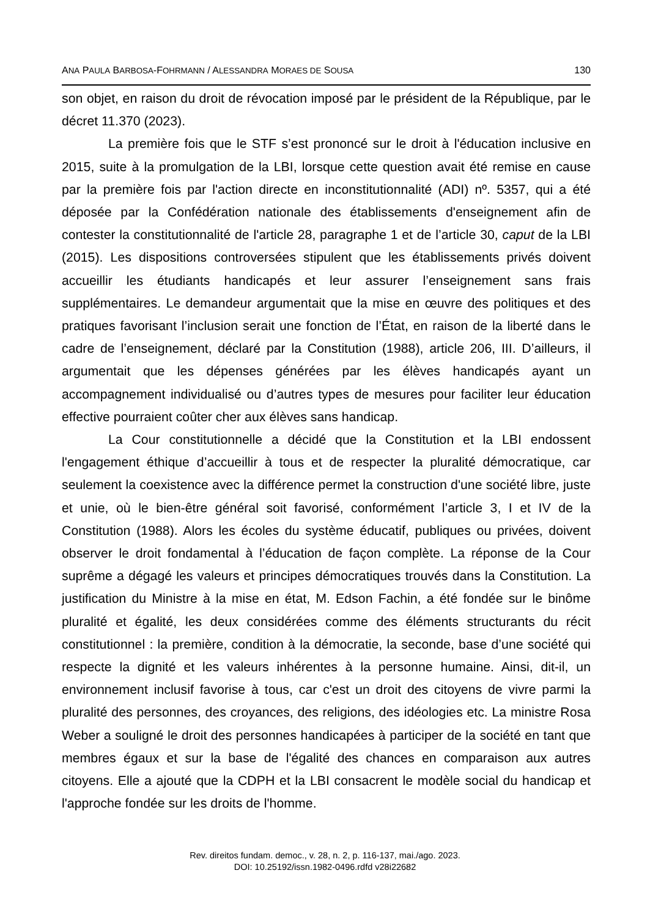ANA PAULA BARBOSA-FOHRMANN / ALESSANDRA MORAES DE SOUSA 130
son objet, en raison du droit de révocation imposé par le président de la République, par le décret 11.370 (2023).
La première fois que le STF s’est prononcé sur le droit à l'éducation inclusive en 2015, suite à la promulgation de la LBI, lorsque cette question avait été remise en cause par la première fois par l'action directe en inconstitutionnalité (ADI) nº. 5357, qui a été déposée par la Confédération nationale des établissements d'enseignement afin de contester la constitutionnalité de l'article 28, paragraphe 1 et de l’article 30, caput de la LBI (2015). Les dispositions controversées stipulent que les établissements privés doivent accueillir les étudiants handicapés et leur assurer l’enseignement sans frais supplémentaires. Le demandeur argumentait que la mise en œuvre des politiques et des pratiques favorisant l’inclusion serait une fonction de l’État, en raison de la liberté dans le cadre de l’enseignement, déclaré par la Constitution (1988), article 206, III. D’ailleurs, il argumentait que les dépenses générées par les élèves handicapés ayant un accompagnement individualisé ou d’autres types de mesures pour faciliter leur éducation effective pourraient coûter cher aux élèves sans handicap.
La Cour constitutionnelle a décidé que la Constitution et la LBI endossent l'engagement éthique d’accueillir à tous et de respecter la pluralité démocratique, car seulement la coexistence avec la différence permet la construction d'une société libre, juste et unie, où le bien-être général soit favorisé, conformément l’article 3, I et IV de la Constitution (1988). Alors les écoles du système éducatif, publiques ou privées, doivent observer le droit fondamental à l’éducation de façon complète. La réponse de la Cour suprême a dégagé les valeurs et principes démocratiques trouvés dans la Constitution. La justification du Ministre à la mise en état, M. Edson Fachin, a été fondée sur le binôme pluralité et égalité, les deux considérées comme des éléments structurants du récit constitutionnel : la première, condition à la démocratie, la seconde, base d’une société qui respecte la dignité et les valeurs inhérentes à la personne humaine. Ainsi, dit-il, un environnement inclusif favorise à tous, car c'est un droit des citoyens de vivre parmi la pluralité des personnes, des croyances, des religions, des idéologies etc. La ministre Rosa Weber a souligné le droit des personnes handicapées à participer de la société en tant que membres égaux et sur la base de l'égalité des chances en comparaison aux autres citoyens. Elle a ajouté que la CDPH et la LBI consacrent le modèle social du handicap et l'approche fondée sur les droits de l'homme.
Rev. direitos fundam. democ., v. 28, n. 2, p. 116-137, mai./ago. 2023.
DOI: 10.25192/issn.1982-0496.rdfd v28i22682